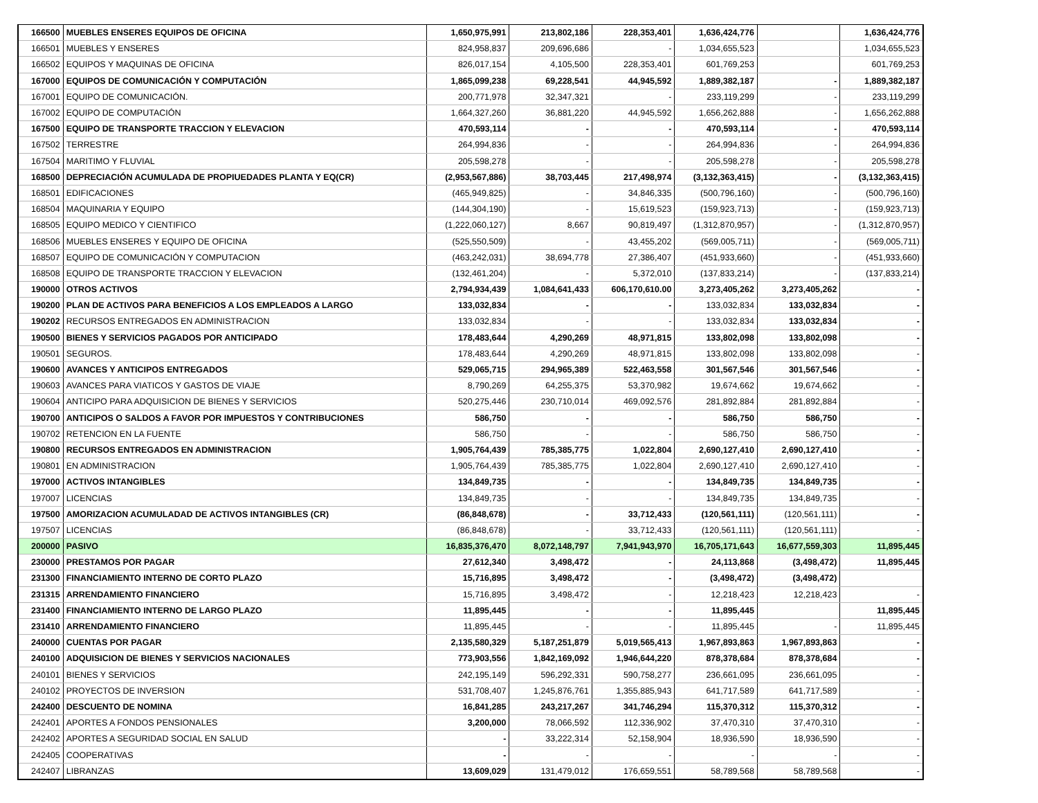| 166500 | MUEBLES ENSERES EQUIPOS DE OFICINA | 1,650,975,991 | 213,802,186 | 228,353,401 | 1,636,424,776 | | 1,636,424,776 |
| 166501 | MUEBLES Y ENSERES | 824,958,837 | 209,696,686 | - | 1,034,655,523 | | 1,034,655,523 |
| 166502 | EQUIPOS Y MAQUINAS DE OFICINA | 826,017,154 | 4,105,500 | 228,353,401 | 601,769,253 | | 601,769,253 |
| 167000 | EQUIPOS DE COMUNICACIÓN Y COMPUTACIÓN | 1,865,099,238 | 69,228,541 | 44,945,592 | 1,889,382,187 | - | 1,889,382,187 |
| 167001 | EQUIPO DE COMUNICACIÓN. | 200,771,978 | 32,347,321 | - | 233,119,299 | - | 233,119,299 |
| 167002 | EQUIPO DE COMPUTACIÓN | 1,664,327,260 | 36,881,220 | 44,945,592 | 1,656,262,888 | - | 1,656,262,888 |
| 167500 | EQUIPO DE TRANSPORTE TRACCION Y ELEVACION | 470,593,114 | - | - | 470,593,114 | - | 470,593,114 |
| 167502 | TERRESTRE | 264,994,836 | - | - | 264,994,836 | - | 264,994,836 |
| 167504 | MARITIMO Y FLUVIAL | 205,598,278 | - | - | 205,598,278 | - | 205,598,278 |
| 168500 | DEPRECIACIÓN ACUMULADA DE PROPIUEDADES PLANTA Y EQ(CR) | (2,953,567,886) | 38,703,445 | 217,498,974 | (3,132,363,415) | - | (3,132,363,415) |
| 168501 | EDIFICACIONES | (465,949,825) | - | 34,846,335 | (500,796,160) | - | (500,796,160) |
| 168504 | MAQUINARIA Y EQUIPO | (144,304,190) | - | 15,619,523 | (159,923,713) | - | (159,923,713) |
| 168505 | EQUIPO MEDICO Y CIENTIFICO | (1,222,060,127) | 8,667 | 90,819,497 | (1,312,870,957) | - | (1,312,870,957) |
| 168506 | MUEBLES ENSERES Y EQUIPO DE OFICINA | (525,550,509) | - | 43,455,202 | (569,005,711) | - | (569,005,711) |
| 168507 | EQUIPO DE COMUNICACIÓN Y COMPUTACION | (463,242,031) | 38,694,778 | 27,386,407 | (451,933,660) | - | (451,933,660) |
| 168508 | EQUIPO DE TRANSPORTE TRACCION Y ELEVACION | (132,461,204) | - | 5,372,010 | (137,833,214) | - | (137,833,214) |
| 190000 | OTROS ACTIVOS | 2,794,934,439 | 1,084,641,433 | 606,170,610.00 | 3,273,405,262 | 3,273,405,262 | - |
| 190200 | PLAN DE ACTIVOS PARA BENEFICIOS A LOS EMPLEADOS A LARGO | 133,032,834 | - | - | 133,032,834 | 133,032,834 | - |
| 190202 | RECURSOS ENTREGADOS EN ADMINISTRACION | 133,032,834 | - | - | 133,032,834 | 133,032,834 | - |
| 190500 | BIENES Y SERVICIOS PAGADOS POR ANTICIPADO | 178,483,644 | 4,290,269 | 48,971,815 | 133,802,098 | 133,802,098 | - |
| 190501 | SEGUROS. | 178,483,644 | 4,290,269 | 48,971,815 | 133,802,098 | 133,802,098 | - |
| 190600 | AVANCES Y ANTICIPOS ENTREGADOS | 529,065,715 | 294,965,389 | 522,463,558 | 301,567,546 | 301,567,546 | - |
| 190603 | AVANCES PARA VIATICOS Y GASTOS DE VIAJE | 8,790,269 | 64,255,375 | 53,370,982 | 19,674,662 | 19,674,662 | - |
| 190604 | ANTICIPO PARA ADQUISICION DE BIENES Y SERVICIOS | 520,275,446 | 230,710,014 | 469,092,576 | 281,892,884 | 281,892,884 | - |
| 190700 | ANTICIPOS O SALDOS A FAVOR POR IMPUESTOS Y CONTRIBUCIONES | 586,750 | - | - | 586,750 | 586,750 | - |
| 190702 | RETENCION EN LA FUENTE | 586,750 | - | - | 586,750 | 586,750 | - |
| 190800 | RECURSOS ENTREGADOS EN ADMINISTRACION | 1,905,764,439 | 785,385,775 | 1,022,804 | 2,690,127,410 | 2,690,127,410 | - |
| 190801 | EN ADMINISTRACION | 1,905,764,439 | 785,385,775 | 1,022,804 | 2,690,127,410 | 2,690,127,410 | - |
| 197000 | ACTIVOS INTANGIBLES | 134,849,735 | - | - | 134,849,735 | 134,849,735 | - |
| 197007 | LICENCIAS | 134,849,735 | - | - | 134,849,735 | 134,849,735 | - |
| 197500 | AMORIZACION ACUMULADAD DE ACTIVOS INTANGIBLES (CR) | (86,848,678) | - | 33,712,433 | (120,561,111) | (120,561,111) | - |
| 197507 | LICENCIAS | (86,848,678) | - | 33,712,433 | (120,561,111) | (120,561,111) | - |
| 200000 | PASIVO | 16,835,376,470 | 8,072,148,797 | 7,941,943,970 | 16,705,171,643 | 16,677,559,303 | 11,895,445 |
| 230000 | PRESTAMOS POR PAGAR | 27,612,340 | 3,498,472 | - | 24,113,868 | (3,498,472) | 11,895,445 |
| 231300 | FINANCIAMIENTO INTERNO DE CORTO PLAZO | 15,716,895 | 3,498,472 | - | (3,498,472) | (3,498,472) | |
| 231315 | ARRENDAMIENTO FINANCIERO | 15,716,895 | 3,498,472 | - | 12,218,423 | 12,218,423 | - |
| 231400 | FINANCIAMIENTO INTERNO DE LARGO PLAZO | 11,895,445 | - | - | 11,895,445 | | 11,895,445 |
| 231410 | ARRENDAMIENTO FINANCIERO | 11,895,445 | - | - | 11,895,445 | - | 11,895,445 |
| 240000 | CUENTAS POR PAGAR | 2,135,580,329 | 5,187,251,879 | 5,019,565,413 | 1,967,893,863 | 1,967,893,863 | - |
| 240100 | ADQUISICION DE BIENES Y SERVICIOS NACIONALES | 773,903,556 | 1,842,169,092 | 1,946,644,220 | 878,378,684 | 878,378,684 | - |
| 240101 | BIENES Y SERVICIOS | 242,195,149 | 596,292,331 | 590,758,277 | 236,661,095 | 236,661,095 | - |
| 240102 | PROYECTOS DE INVERSION | 531,708,407 | 1,245,876,761 | 1,355,885,943 | 641,717,589 | 641,717,589 | - |
| 242400 | DESCUENTO DE NOMINA | 16,841,285 | 243,217,267 | 341,746,294 | 115,370,312 | 115,370,312 | - |
| 242401 | APORTES A FONDOS PENSIONALES | 3,200,000 | 78,066,592 | 112,336,902 | 37,470,310 | 37,470,310 | - |
| 242402 | APORTES A SEGURIDAD SOCIAL EN SALUD | - | 33,222,314 | 52,158,904 | 18,936,590 | 18,936,590 | - |
| 242405 | COOPERATIVAS | - | - | - | - | - | - |
| 242407 | LIBRANZAS | 13,609,029 | 131,479,012 | 176,659,551 | 58,789,568 | 58,789,568 | - |